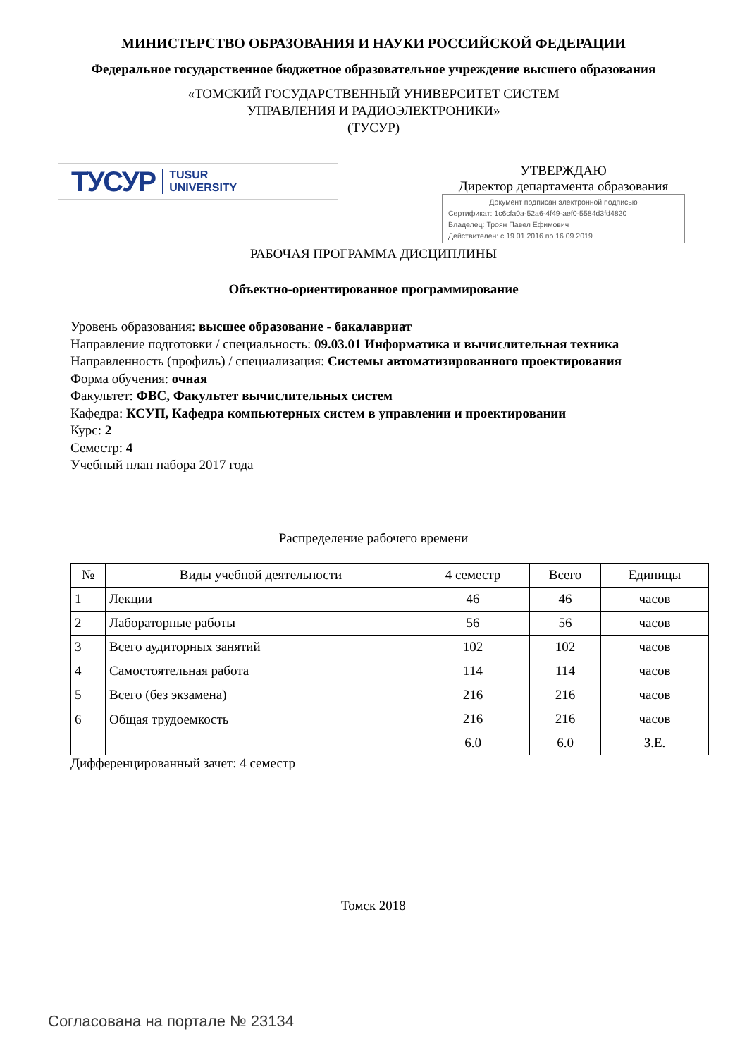МИНИСТЕРСТВО ОБРАЗОВАНИЯ И НАУКИ РОССИЙСКОЙ ФЕДЕРАЦИИ
Федеральное государственное бюджетное образовательное учреждение высшего образования
«ТОМСКИЙ ГОСУДАРСТВЕННЫЙ УНИВЕРСИТЕТ СИСТЕМ
УПРАВЛЕНИЯ И РАДИОЭЛЕКТРОНИКИ»
(ТУСУР)
ТУСУР TUSUR
UNIVERSITY
УТВЕРЖДАЮ
Директор департамента образования
Документ подписан электронной подписью
Сертификат: 1c6cfa0a-52a6-4f49-aef0-5584d3fd4820
Владелец: Троян Павел Ефимович
Действителен: с 19.01.2016 по 16.09.2019
РАБОЧАЯ ПРОГРАММА ДИСЦИПЛИНЫ
Объектно-ориентированное программирование
Уровень образования: высшее образование - бакалавриат
Направление подготовки / специальность: 09.03.01 Информатика и вычислительная техника
Направленность (профиль) / специализация: Системы автоматизированного проектирования
Форма обучения: очная
Факультет: ФВС, Факультет вычислительных систем
Кафедра: КСУП, Кафедра компьютерных систем в управлении и проектировании
Курс: 2
Семестр: 4
Учебный план набора 2017 года
Распределение рабочего времени
| № | Виды учебной деятельности | 4 семестр | Всего | Единицы |
| --- | --- | --- | --- | --- |
| 1 | Лекции | 46 | 46 | часов |
| 2 | Лабораторные работы | 56 | 56 | часов |
| 3 | Всего аудиторных занятий | 102 | 102 | часов |
| 4 | Самостоятельная работа | 114 | 114 | часов |
| 5 | Всего (без экзамена) | 216 | 216 | часов |
| 6 | Общая трудоемкость | 216 | 216 | часов |
| | | 6.0 | 6.0 | З.Е. |
Дифференцированный зачет: 4 семестр
Томск 2018
Согласована на портале № 23134